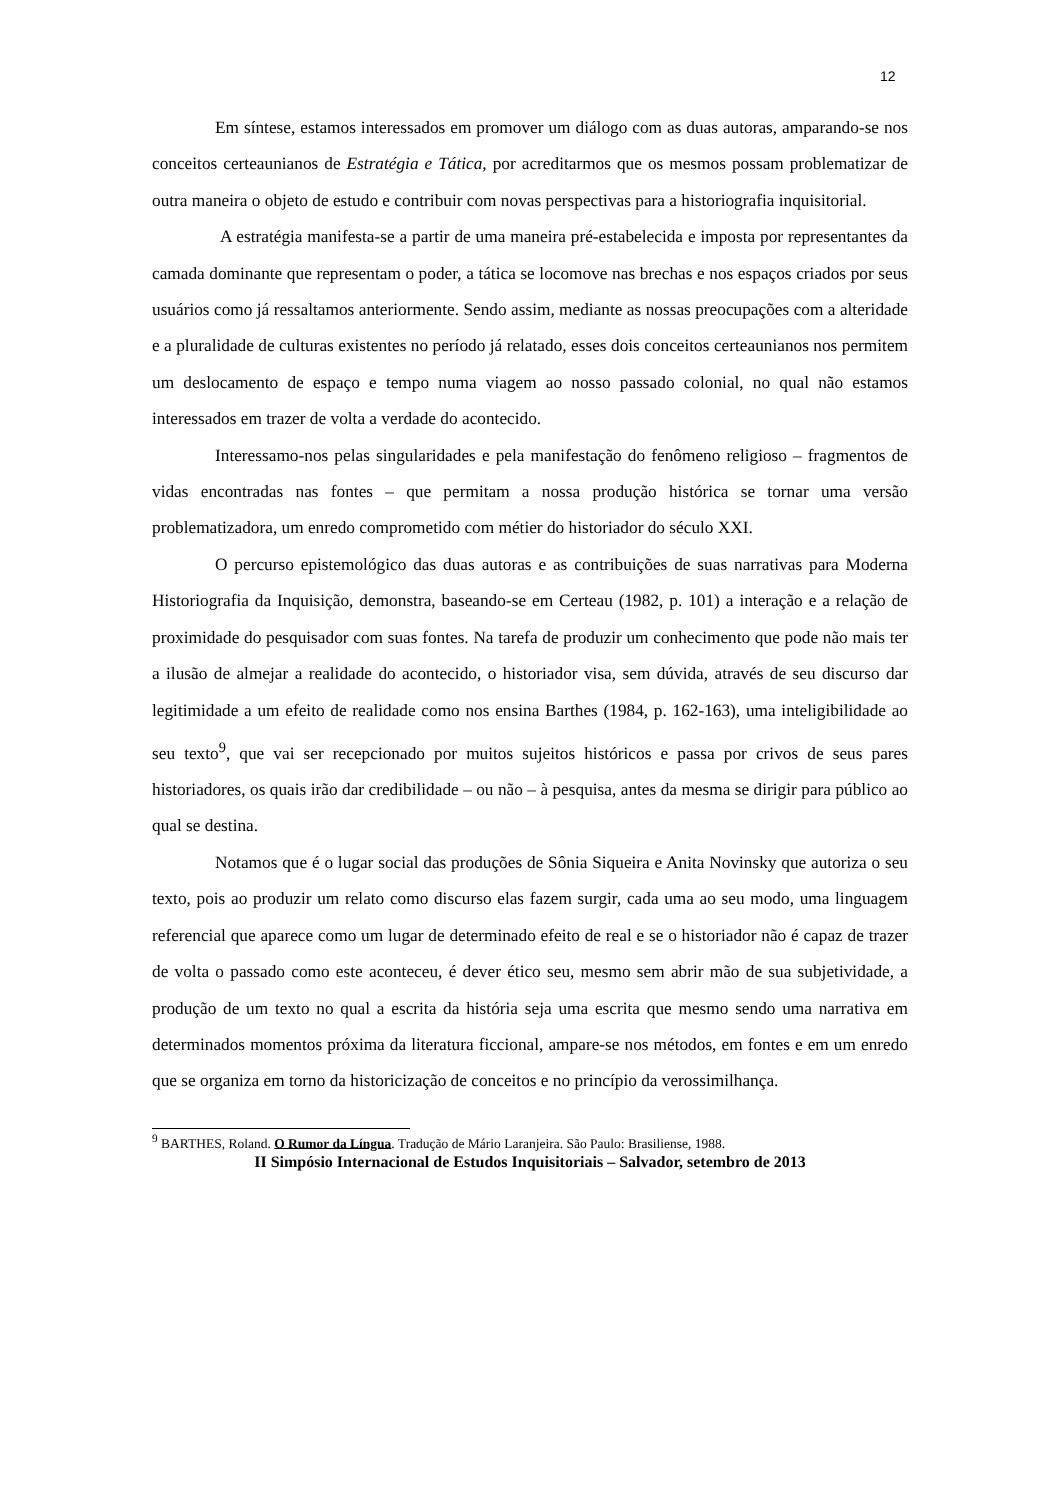12
Em síntese, estamos interessados em promover um diálogo com as duas autoras, amparando-se nos conceitos certeaunianos de Estratégia e Tática, por acreditarmos que os mesmos possam problematizar de outra maneira o objeto de estudo e contribuir com novas perspectivas para a historiografia inquisitorial.
A estratégia manifesta-se a partir de uma maneira pré-estabelecida e imposta por representantes da camada dominante que representam o poder, a tática se locomove nas brechas e nos espaços criados por seus usuários como já ressaltamos anteriormente. Sendo assim, mediante as nossas preocupações com a alteridade e a pluralidade de culturas existentes no período já relatado, esses dois conceitos certeaunianos nos permitem um deslocamento de espaço e tempo numa viagem ao nosso passado colonial, no qual não estamos interessados em trazer de volta a verdade do acontecido.
Interessamo-nos pelas singularidades e pela manifestação do fenômeno religioso – fragmentos de vidas encontradas nas fontes – que permitam a nossa produção histórica se tornar uma versão problematizadora, um enredo comprometido com métier do historiador do século XXI.
O percurso epistemológico das duas autoras e as contribuições de suas narrativas para Moderna Historiografia da Inquisição, demonstra, baseando-se em Certeau (1982, p. 101) a interação e a relação de proximidade do pesquisador com suas fontes. Na tarefa de produzir um conhecimento que pode não mais ter a ilusão de almejar a realidade do acontecido, o historiador visa, sem dúvida, através de seu discurso dar legitimidade a um efeito de realidade como nos ensina Barthes (1984, p. 162-163), uma inteligibilidade ao seu texto<sup>9</sup>, que vai ser recepcionado por muitos sujeitos históricos e passa por crivos de seus pares historiadores, os quais irão dar credibilidade – ou não – à pesquisa, antes da mesma se dirigir para público ao qual se destina.
Notamos que é o lugar social das produções de Sônia Siqueira e Anita Novinsky que autoriza o seu texto, pois ao produzir um relato como discurso elas fazem surgir, cada uma ao seu modo, uma linguagem referencial que aparece como um lugar de determinado efeito de real e se o historiador não é capaz de trazer de volta o passado como este aconteceu, é dever ético seu, mesmo sem abrir mão de sua subjetividade, a produção de um texto no qual a escrita da história seja uma escrita que mesmo sendo uma narrativa em determinados momentos próxima da literatura ficcional, ampare-se nos métodos, em fontes e em um enredo que se organiza em torno da historicização de conceitos e no princípio da verossimilhança.
<sup>9</sup> BARTHES, Roland. O Rumor da Língua. Tradução de Mário Laranjeira. São Paulo: Brasiliense, 1988.
II Simpósio Internacional de Estudos Inquisitoriais – Salvador, setembro de 2013